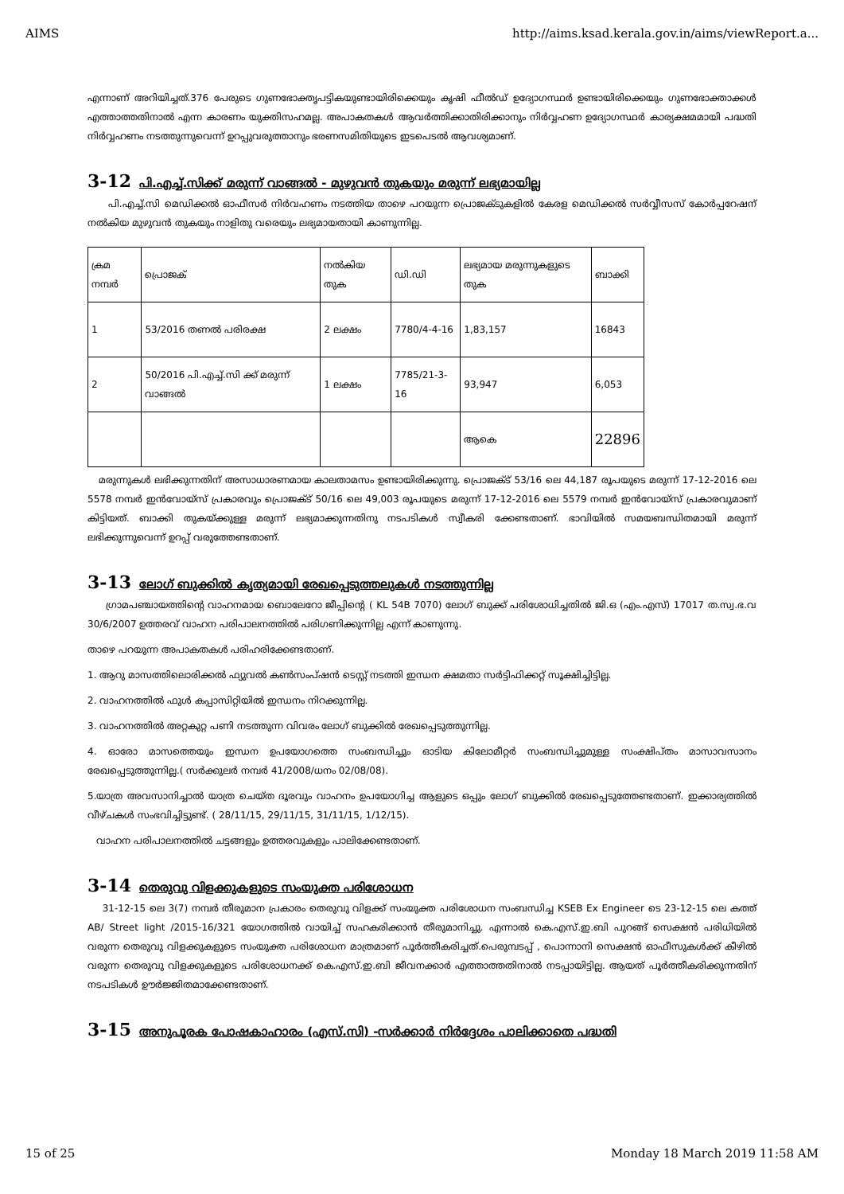AIMS http://aims.ksad.kerala.gov.in/aims/viewReport.a...
എന്നാണ് അറിയിച്ചത്.376 പേരുടെ ഗുണഭോക്തൃപട്ടികയുണ്ടായിരിക്കെയും കൃഷി ഫീൽഡ് ഉദ്യോഗസ്ഥർ ഉണ്ടായിരിക്കെയും ഗുണഭോക്താക്കൾ എത്താത്തതിനാൽ എന്ന കാരണം യുക്തിസഹമല്ല. അപാകതകൾ ആവർത്തിക്കാതിരിക്കാനും നിർവ്വഹണ ഉദ്യോഗസ്ഥർ കാര്യക്ഷമമായി പദ്ധതി നിർവ്വഹണം നടത്തുന്നുവെന്ന് ഉറപ്പുവരുത്താനും ഭരണസമിതിയുടെ ഇടപെടൽ ആവശ്യമാണ്.
3-12 പി.എച്ച്.സിക്ക് മരുന്ന് വാങ്ങൽ - മുഴുവൻ തുകയും മരുന്ന് ലഭ്യമായില്ല
പി.എച്ച്.സി മെഡിക്കൽ ഓഫീസർ നിർവഹണം നടത്തിയ താഴെ പറയുന്ന പ്രൊജക്ടുകളിൽ കേരള മെഡിക്കൽ സർവ്വീസസ് കോർപ്പറേഷന് നൽകിയ മുഴുവൻ തുകയും നാളിതു വരെയും ലഭ്യമായതായി കാണുന്നില്ല.
| ക്രമ നമ്പർ | പ്രൊജക് | നൽകിയ തുക | ഡി.ഡി | ലഭ്യമായ മരുന്നുകളുടെ തുക | ബാക്കി |
| 1 | 53/2016 തണൽ പരിരക്ഷ | 2 ലക്ഷം | 7780/4-4-16 | 1,83,157 | 16843 |
| 2 | 50/2016 പി.എച്ച്.സി ക്ക് മരുന്ന് വാങ്ങൽ | 1 ലക്ഷം | 7785/21-3-16 | 93,947 | 6,053 |
| | | | | ആകെ | 22896 |
മരുന്നുകൾ ലഭിക്കുന്നതിന് അസാധാരണമായ കാലതാമസം ഉണ്ടായിരിക്കുന്നു. പ്രൊജക്ട് 53/16 ലെ 44,187 രൂപയുടെ മരുന്ന് 17-12-2016 ലെ 5578 നമ്പർ ഇൻവോയ്സ് പ്രകാരവും പ്രൊജക്ട് 50/16 ലെ 49,003 രൂപയുടെ മരുന്ന് 17-12-2016 ലെ 5579 നമ്പർ ഇൻവോയ്സ് പ്രകാരവുമാണ് കിട്ടിയത്. ബാക്കി തുകയ്ക്കുള്ള മരുന്ന് ലഭ്യമാക്കുന്നതിനു നടപടികൾ സ്വീകരി ക്കേണ്ടതാണ്. ഭാവിയിൽ സമയബന്ധിതമായി മരുന്ന് ലഭിക്കുന്നുവെന്ന് ഉറപ്പ് വരുത്തേണ്ടതാണ്.
3-13 ലോഗ് ബുക്കിൽ കൃത്യമായി രേഖപ്പെടുത്തലുകൾ നടത്തുന്നില്ല
ഗ്രാമപഞ്ചായത്തിന്റെ വാഹനമായ ബൊലേറോ ജീപ്പിന്റെ ( KL 54B 7070) ലോഗ് ബുക്ക് പരിശോധിച്ചതിൽ ജി.ഒ (എം.എസ്) 17017 ത.സ്വ.ഭ.വ 30/6/2007 ഉത്തരവ് വാഹന പരിപാലനത്തിൽ പരിഗണിക്കുന്നില്ല എന്ന് കാണുന്നു.
താഴെ പറയുന്ന അപാകതകൾ പരിഹരിക്കേണ്ടതാണ്.
1. ആറു മാസത്തിലൊരിക്കൽ ഫ്യുവൽ കൺസംപ്ഷൻ ടെസ്റ്റ് നടത്തി ഇന്ധന ക്ഷമതാ സർട്ടിഫിക്കറ്റ് സൂക്ഷിച്ചിട്ടില്ല.
2. വാഹനത്തിൽ ഫുൾ കപ്പാസിറ്റിയിൽ ഇന്ധനം നിറക്കുന്നില്ല.
3. വാഹനത്തിൽ അറ്റകുറ്റ പണി നടത്തുന്ന വിവരം ലോഗ് ബുക്കിൽ രേഖപ്പെടുത്തുന്നില്ല.
4. ഓരോ മാസത്തെയും ഇന്ധന ഉപയോഗത്തെ സംബന്ധിച്ചും ഓടിയ കിലോമീറ്റർ സംബന്ധിച്ചുമുള്ള സംക്ഷിപ്തം മാസാവസാനം രേഖപ്പെടുത്തുന്നില്ല.( സർക്കുലർ നമ്പർ 41/2008/ധനം 02/08/08).
5.യാത്ര അവസാനിച്ചാൽ യാത്ര ചെയ്ത ദൂരവും വാഹനം ഉപയോഗിച്ച ആളുടെ ഒപ്പും ലോഗ് ബുക്കിൽ രേഖപ്പെടുത്തേണ്ടതാണ്. ഇക്കാര്യത്തിൽ വീഴ്ചകൾ സംഭവിച്ചിട്ടുണ്ട്. ( 28/11/15, 29/11/15, 31/11/15, 1/12/15).
വാഹന പരിപാലനത്തിൽ ചട്ടങ്ങളും ഉത്തരവുകളും പാലിക്കേണ്ടതാണ്.
3-14 തെരുവു വിളക്കുകളുടെ സംയുക്ത പരിശോധന
31-12-15 ലെ 3(7) നമ്പർ തീരുമാന പ്രകാരം തെരുവു വിളക്ക് സംയുക്ത പരിശോധന സംബന്ധിച്ച KSEB Ex Engineer ടെ 23-12-15 ലെ കത്ത് AB/ Street light /2015-16/321 യോഗത്തിൽ വായിച്ച് സഹകരിക്കാൻ തീരുമാനിച്ചു. എന്നാൽ കെ.എസ്.ഇ.ബി പുറങ്ങ് സെക്ഷൻ പരിധിയിൽ വരുന്ന തെരുവു വിളക്കുകളുടെ സംയുക്ത പരിശോധന മാത്രമാണ് പൂർത്തീകരിച്ചത്.പെരുമ്പടപ്പ് , പൊന്നാനി സെക്ഷൻ ഓഫീസുകൾക്ക് കീഴിൽ വരുന്ന തെരുവു വിളക്കുകളുടെ പരിശോധനക്ക് കെ.എസ്.ഇ.ബി ജീവനക്കാർ എത്താത്തതിനാൽ നടപ്പായിട്ടില്ല. ആയത് പൂർത്തീകരിക്കുന്നതിന് നടപടികൾ ഊർജ്ജിതമാക്കേണ്ടതാണ്.
3-15 അനുപൂരക പോഷകാഹാരം (എസ്.സി) -സർക്കാർ നിർദ്ദേശം പാലിക്കാതെ പദ്ധതി
15 of 25 Monday 18 March 2019 11:58 AM